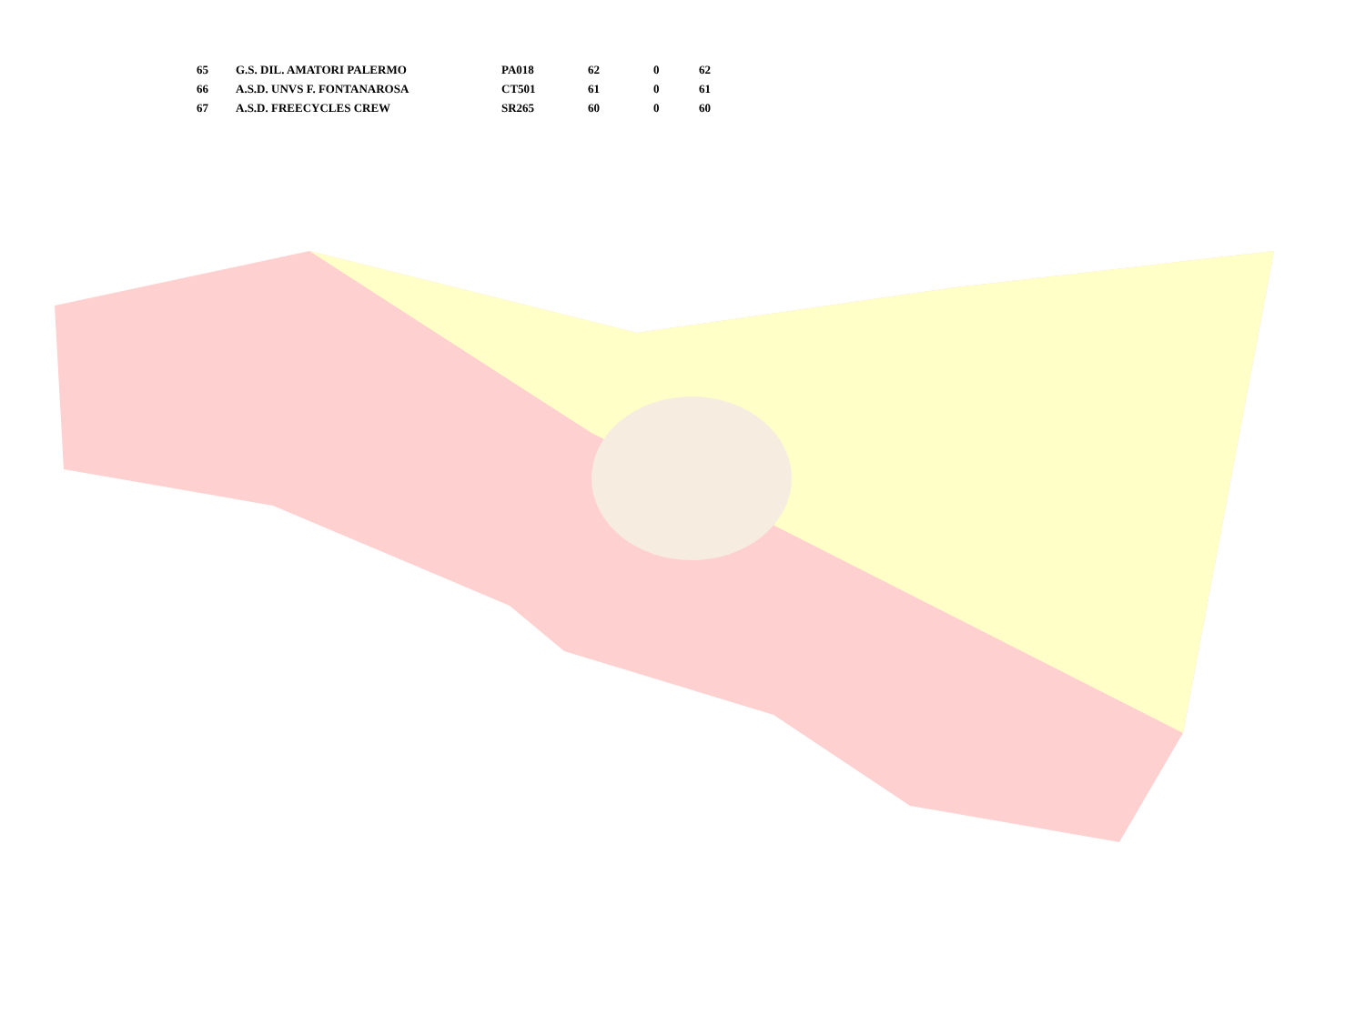| 65 | G.S. DIL. AMATORI PALERMO | PA018 | 62 | 0 | 62 |
| 66 | A.S.D. UNVS F. FONTANAROSA | CT501 | 61 | 0 | 61 |
| 67 | A.S.D. FREECYCLES CREW | SR265 | 60 | 0 | 60 |